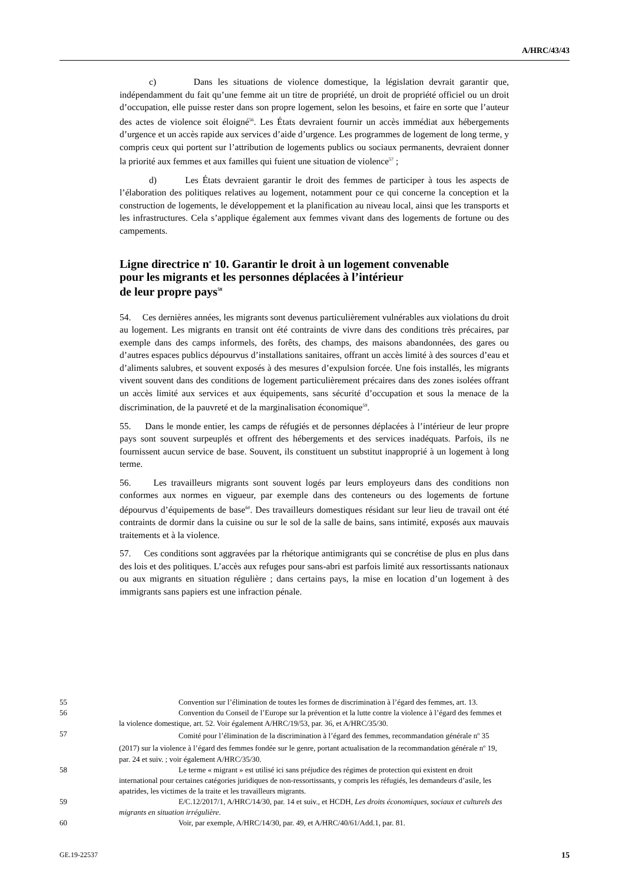A/HRC/43/43
c) Dans les situations de violence domestique, la législation devrait garantir que, indépendamment du fait qu’une femme ait un titre de propriété, un droit de propriété officiel ou un droit d’occupation, elle puisse rester dans son propre logement, selon les besoins, et faire en sorte que l’auteur des actes de violence soit éloigné<sup>56</sup>. Les États devraient fournir un accès immédiat aux hébergements d’urgence et un accès rapide aux services d’aide d’urgence. Les programmes de logement de long terme, y compris ceux qui portent sur l’attribution de logements publics ou sociaux permanents, devraient donner la priorité aux femmes et aux familles qui fuient une situation de violence<sup>57</sup> ;
d) Les États devraient garantir le droit des femmes de participer à tous les aspects de l’élaboration des politiques relatives au logement, notamment pour ce qui concerne la conception et la construction de logements, le développement et la planification au niveau local, ainsi que les transports et les infrastructures. Cela s’applique également aux femmes vivant dans des logements de fortune ou des campements.
Ligne directrice n<sup>o</sup> 10. Garantir le droit à un logement convenable
pour les migrants et les personnes déplacées à l’intérieur
de leur propre pays<sup>58</sup>
54. Ces dernières années, les migrants sont devenus particulièrement vulnérables aux violations du droit au logement. Les migrants en transit ont été contraints de vivre dans des conditions très précaires, par exemple dans des camps informels, des forêts, des champs, des maisons abandonnées, des gares ou d’autres espaces publics dépourvus d’installations sanitaires, offrant un accès limité à des sources d’eau et d’aliments salubres, et souvent exposés à des mesures d’expulsion forcée. Une fois installés, les migrants vivent souvent dans des conditions de logement particulièrement précaires dans des zones isolées offrant un accès limité aux services et aux équipements, sans sécurité d’occupation et sous la menace de la discrimination, de la pauvreté et de la marginalisation économique<sup>59</sup>.
55. Dans le monde entier, les camps de réfugiés et de personnes déplacées à l’intérieur de leur propre pays sont souvent surpeuplés et offrent des hébergements et des services inadéquats. Parfois, ils ne fournissent aucun service de base. Souvent, ils constituent un substitut inapproprié à un logement à long terme.
56. Les travailleurs migrants sont souvent logés par leurs employeurs dans des conditions non conformes aux normes en vigueur, par exemple dans des conteneurs ou des logements de fortune dépourvus d’équipements de base<sup>60</sup>. Des travailleurs domestiques résidant sur leur lieu de travail ont été contraints de dormir dans la cuisine ou sur le sol de la salle de bains, sans intimité, exposés aux mauvais traitements et à la violence.
57. Ces conditions sont aggravées par la rhétorique antimigrants qui se concrétise de plus en plus dans des lois et des politiques. L’accès aux refuges pour sans-abri est parfois limité aux ressortissants nationaux ou aux migrants en situation régulière ; dans certains pays, la mise en location d’un logement à des immigrants sans papiers est une infraction pénale.
55 Convention sur l’élimination de toutes les formes de discrimination à l’égard des femmes, art. 13.
56 Convention du Conseil de l’Europe sur la prévention et la lutte contre la violence à l’égard des femmes et la violence domestique, art. 52. Voir également A/HRC/19/53, par. 36, et A/HRC/35/30.
57 Comité pour l’élimination de la discrimination à l’égard des femmes, recommandation générale n<sup>o</sup> 35 (2017) sur la violence à l’égard des femmes fondée sur le genre, portant actualisation de la recommandation générale n<sup>o</sup> 19, par. 24 et suiv. ; voir également A/HRC/35/30.
58 Le terme « migrant » est utilisé ici sans préjudice des régimes de protection qui existent en droit international pour certaines catégories juridiques de non-ressortissants, y compris les réfugiés, les demandeurs d’asile, les apatrides, les victimes de la traite et les travailleurs migrants.
59 E/C.12/2017/1, A/HRC/14/30, par. 14 et suiv., et HCDH, Les droits économiques, sociaux et culturels des migrants en situation irrégulière.
60 Voir, par exemple, A/HRC/14/30, par. 49, et A/HRC/40/61/Add.1, par. 81.
GE.19-22537 15